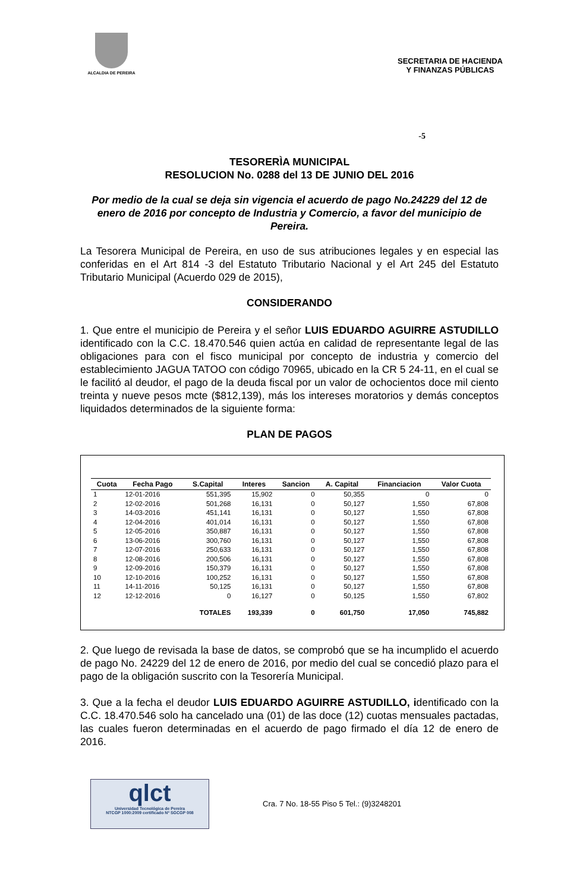ALCALDIA DE PEREIRA
SECRETARIA DE HACIENDA
Y FINANZAS PÚBLICAS
-5
TESORERÌA MUNICIPAL
RESOLUCION No. 0288 del 13 DE JUNIO DEL 2016
Por medio de la cual se deja sin vigencia el acuerdo de pago No.24229 del 12 de enero de 2016 por concepto de Industria y Comercio, a favor del municipio de Pereira.
La Tesorera Municipal de Pereira, en uso de sus atribuciones legales y en especial las conferidas en el Art 814 -3 del Estatuto Tributario Nacional y el Art 245 del Estatuto Tributario Municipal (Acuerdo 029 de 2015),
CONSIDERANDO
1. Que entre el municipio de Pereira y el señor LUIS EDUARDO AGUIRRE ASTUDILLO identificado con la C.C. 18.470.546 quien actúa en calidad de representante legal de las obligaciones para con el fisco municipal por concepto de industria y comercio del establecimiento JAGUA TATOO con código 70965, ubicado en la CR 5 24-11, en el cual se le facilitó al deudor, el pago de la deuda fiscal por un valor de ochocientos doce mil ciento treinta y nueve pesos mcte ($812,139), más los intereses moratorios y demás conceptos liquidados determinados de la siguiente forma:
PLAN DE PAGOS
| Cuota | Fecha Pago | S.Capital | Interes | Sancion | A. Capital | Financiacion | Valor Cuota |
| --- | --- | --- | --- | --- | --- | --- | --- |
| 1 | 12-01-2016 | 551,395 | 15,902 | 0 | 50,355 | 0 | 0 |
| 2 | 12-02-2016 | 501,268 | 16,131 | 0 | 50,127 | 1,550 | 67,808 |
| 3 | 14-03-2016 | 451,141 | 16,131 | 0 | 50,127 | 1,550 | 67,808 |
| 4 | 12-04-2016 | 401,014 | 16,131 | 0 | 50,127 | 1,550 | 67,808 |
| 5 | 12-05-2016 | 350,887 | 16,131 | 0 | 50,127 | 1,550 | 67,808 |
| 6 | 13-06-2016 | 300,760 | 16,131 | 0 | 50,127 | 1,550 | 67,808 |
| 7 | 12-07-2016 | 250,633 | 16,131 | 0 | 50,127 | 1,550 | 67,808 |
| 8 | 12-08-2016 | 200,506 | 16,131 | 0 | 50,127 | 1,550 | 67,808 |
| 9 | 12-09-2016 | 150,379 | 16,131 | 0 | 50,127 | 1,550 | 67,808 |
| 10 | 12-10-2016 | 100,252 | 16,131 | 0 | 50,127 | 1,550 | 67,808 |
| 11 | 14-11-2016 | 50,125 | 16,131 | 0 | 50,127 | 1,550 | 67,808 |
| 12 | 12-12-2016 | 0 | 16,127 | 0 | 50,125 | 1,550 | 67,802 |
| | | TOTALES | 193,339 | 0 | 601,750 | 17,050 | 745,882 |
2. Que luego de revisada la base de datos, se comprobó que se ha incumplido el acuerdo de pago No. 24229 del 12 de enero de 2016, por medio del cual se concedió plazo para el pago de la obligación suscrito con la Tesorería Municipal.
3. Que a la fecha el deudor LUIS EDUARDO AGUIRRE ASTUDILLO, identificado con la C.C. 18.470.546 solo ha cancelado una (01) de las doce (12) cuotas mensuales pactadas, las cuales fueron determinadas en el acuerdo de pago firmado el día 12 de enero de 2016.
qlct
Universidad Tecnológica de Pereira
NTCGP 1000:2009 certificado Nº SGCGP 008
Cra. 7 No. 18-55 Piso 5 Tel.: (9)3248201